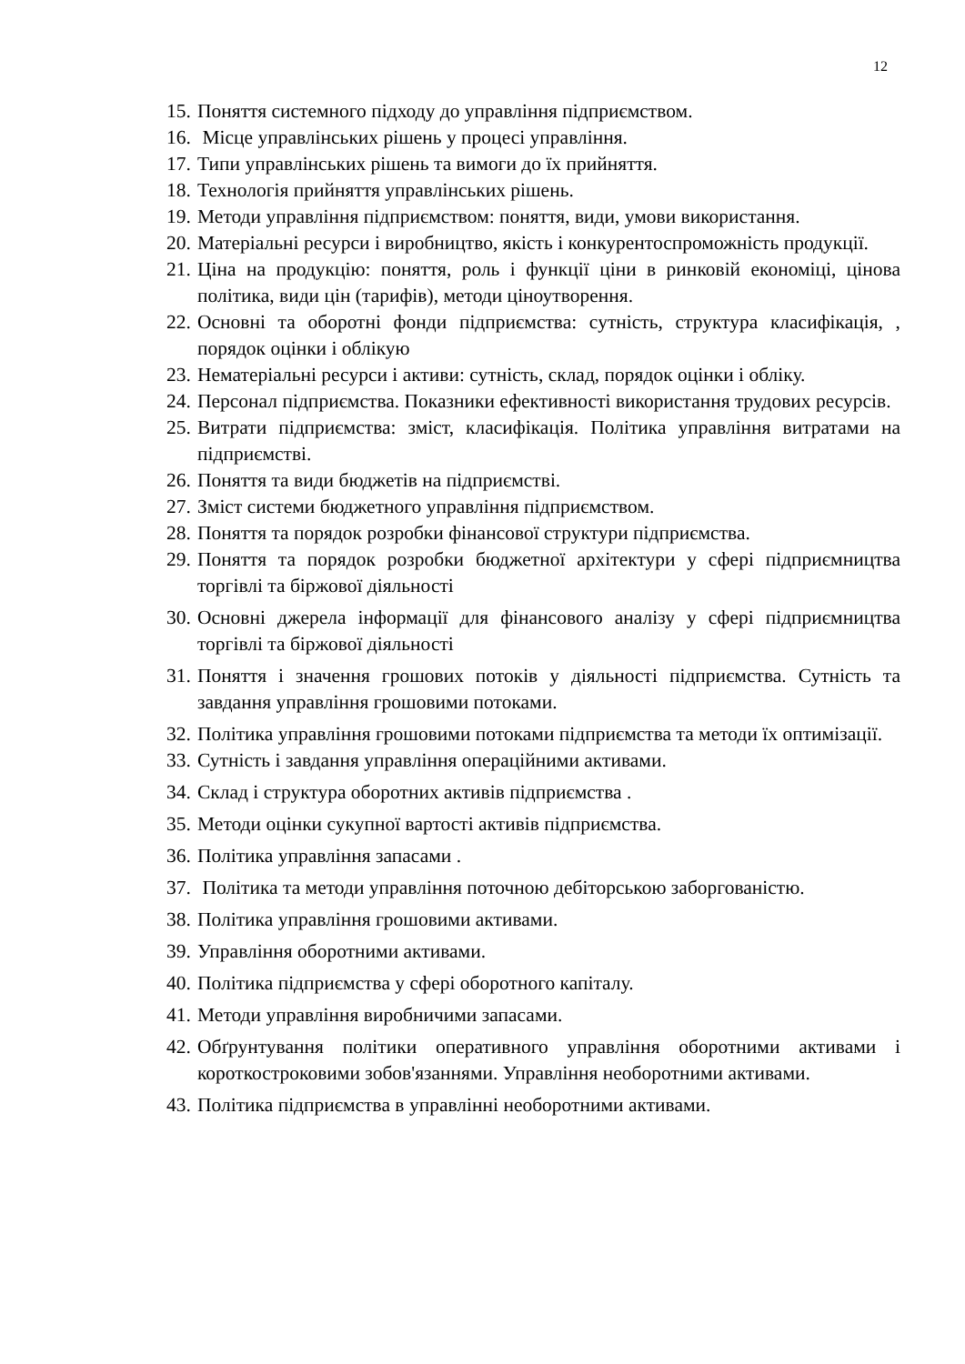12
15. Поняття системного підходу до управління підприємством.
16. Місце управлінських рішень у процесі управління.
17. Типи управлінських рішень та вимоги до їх прийняття.
18. Технологія прийняття управлінських рішень.
19. Методи управління підприємством: поняття, види, умови використання.
20. Матеріальні ресурси і виробництво, якість і конкурентоспроможність продукції.
21. Ціна на продукцію: поняття, роль і функції ціни в ринковій економіці, цінова політика, види цін (тарифів), методи ціноутворення.
22. Основні та оборотні фонди підприємства: сутність, структура класифікація, , порядок оцінки і облікую
23. Нематеріальні ресурси і активи: сутність, склад, порядок оцінки і обліку.
24. Персонал підприємства. Показники ефективності використання трудових ресурсів.
25. Витрати підприємства: зміст, класифікація. Політика управління витратами на підприємстві.
26. Поняття та види бюджетів на підприємстві.
27. Зміст системи бюджетного управління підприємством.
28. Поняття та порядок розробки фінансової структури підприємства.
29. Поняття та порядок розробки бюджетної архітектури у сфері підприємництва торгівлі та біржової діяльності
30. Основні джерела інформації для фінансового аналізу у сфері підприємництва торгівлі та біржової діяльності
31. Поняття і значення грошових потоків у діяльності підприємства. Сутність та завдання управління грошовими потоками.
32. Політика управління грошовими потоками підприємства та методи їх оптимізації.
33. Сутність і завдання управління операційними активами.
34. Склад і структура оборотних активів підприємства .
35. Методи оцінки сукупної вартості активів підприємства.
36. Політика управління запасами .
37. Політика та методи управління поточною дебіторською заборгованістю.
38. Політика управління грошовими активами.
39. Управління оборотними активами.
40. Політика підприємства у сфері оборотного капіталу.
41. Методи управління виробничими запасами.
42. Обґрунтування політики оперативного управління оборотними активами і короткостроковими зобов'язаннями. Управління необоротними активами.
43. Політика підприємства в управлінні необоротними активами.